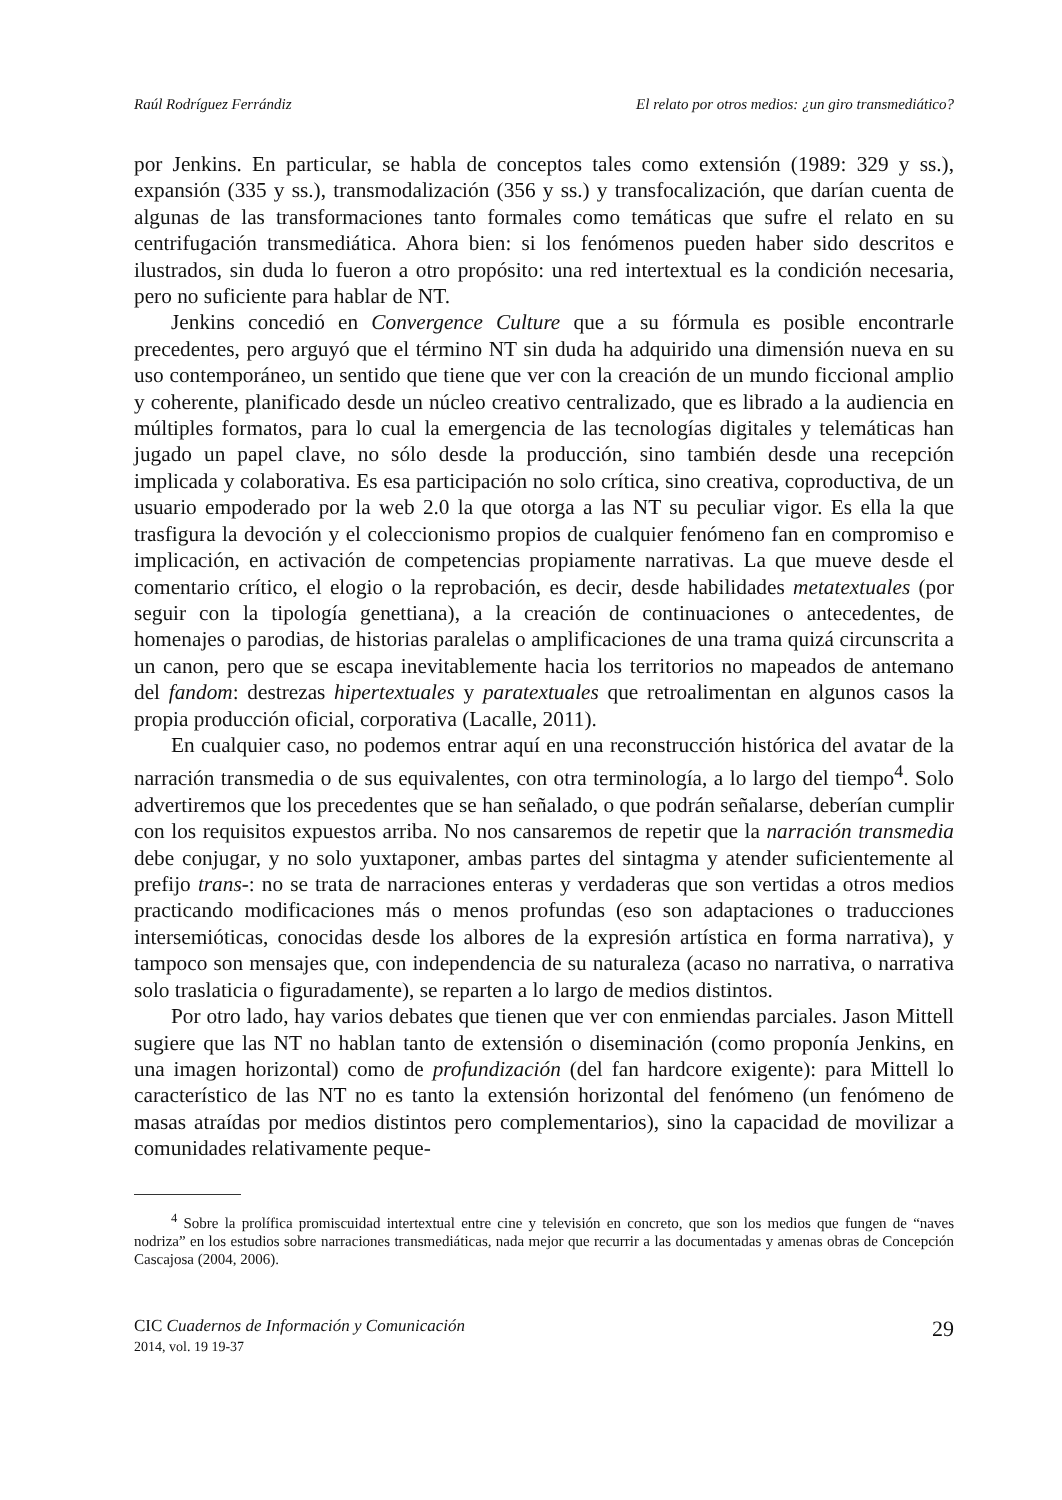Raúl Rodríguez Ferrándiz El relato por otros medios: ¿un giro transmediático?
por Jenkins. En particular, se habla de conceptos tales como extensión (1989: 329 y ss.), expansión (335 y ss.), transmodalización (356 y ss.) y transfocalización, que darían cuenta de algunas de las transformaciones tanto formales como temáticas que sufre el relato en su centrifugación transmediática. Ahora bien: si los fenómenos pueden haber sido descritos e ilustrados, sin duda lo fueron a otro propósito: una red intertextual es la condición necesaria, pero no suficiente para hablar de NT.
Jenkins concedió en Convergence Culture que a su fórmula es posible encontrarle precedentes, pero arguyó que el término NT sin duda ha adquirido una dimensión nueva en su uso contemporáneo, un sentido que tiene que ver con la creación de un mundo ficcional amplio y coherente, planificado desde un núcleo creativo centralizado, que es librado a la audiencia en múltiples formatos, para lo cual la emergencia de las tecnologías digitales y telemáticas han jugado un papel clave, no sólo desde la producción, sino también desde una recepción implicada y colaborativa. Es esa participación no solo crítica, sino creativa, coproductiva, de un usuario empoderado por la web 2.0 la que otorga a las NT su peculiar vigor. Es ella la que trasfigura la devoción y el coleccionismo propios de cualquier fenómeno fan en compromiso e implicación, en activación de competencias propiamente narrativas. La que mueve desde el comentario crítico, el elogio o la reprobación, es decir, desde habilidades metatextuales (por seguir con la tipología genettiana), a la creación de continuaciones o antecedentes, de homenajes o parodias, de historias paralelas o amplificaciones de una trama quizá circunscrita a un canon, pero que se escapa inevitablemente hacia los territorios no mapeados de antemano del fandom: destrezas hipertextuales y paratextuales que retroalimentan en algunos casos la propia producción oficial, corporativa (Lacalle, 2011).
En cualquier caso, no podemos entrar aquí en una reconstrucción histórica del avatar de la narración transmedia o de sus equivalentes, con otra terminología, a lo largo del tiempo<sup>4</sup>. Solo advertiremos que los precedentes que se han señalado, o que podrán señalarse, deberían cumplir con los requisitos expuestos arriba. No nos cansaremos de repetir que la narración transmedia debe conjugar, y no solo yuxtaponer, ambas partes del sintagma y atender suficientemente al prefijo trans-: no se trata de narraciones enteras y verdaderas que son vertidas a otros medios practicando modificaciones más o menos profundas (eso son adaptaciones o traducciones intersemióticas, conocidas desde los albores de la expresión artística en forma narrativa), y tampoco son mensajes que, con independencia de su naturaleza (acaso no narrativa, o narrativa solo traslaticia o figuradamente), se reparten a lo largo de medios distintos.
Por otro lado, hay varios debates que tienen que ver con enmiendas parciales. Jason Mittell sugiere que las NT no hablan tanto de extensión o diseminación (como proponía Jenkins, en una imagen horizontal) como de profundización (del fan hardcore exigente): para Mittell lo característico de las NT no es tanto la extensión horizontal del fenómeno (un fenómeno de masas atraídas por medios distintos pero complementarios), sino la capacidad de movilizar a comunidades relativamente peque-
<sup>4</sup> Sobre la prolífica promiscuidad intertextual entre cine y televisión en concreto, que son los medios que fungen de “naves nodriza” en los estudios sobre narraciones transmediáticas, nada mejor que recurrir a las documentadas y amenas obras de Concepción Cascajosa (2004, 2006).
CIC Cuadernos de Información y Comunicación
2014, vol. 19 19-37
29